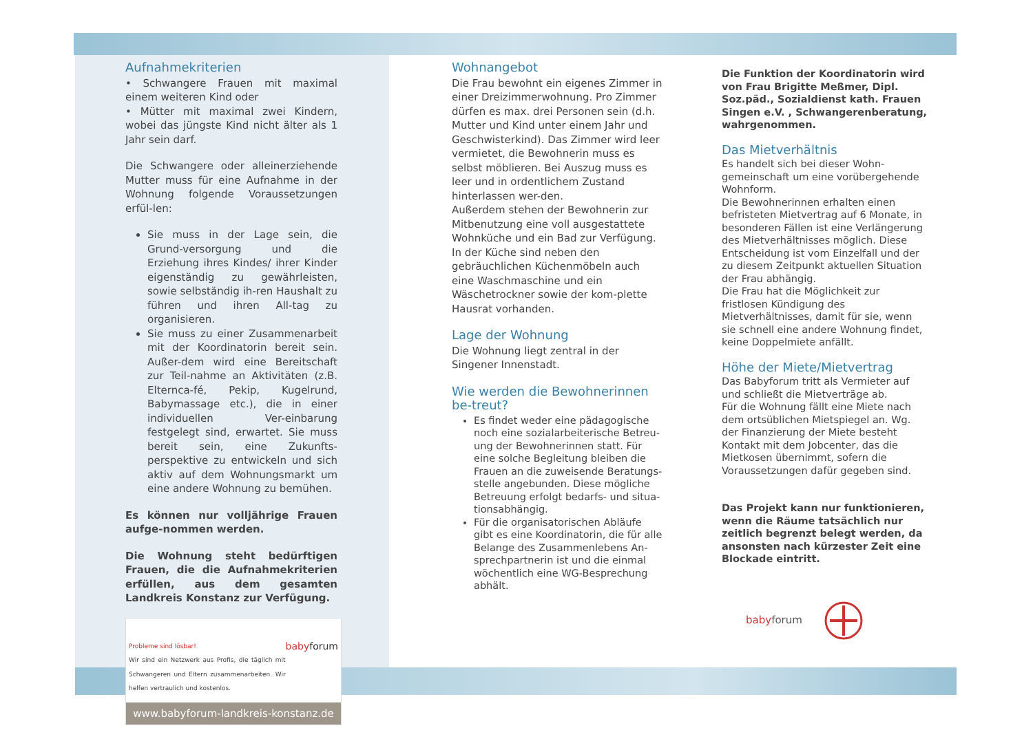Aufnahmekriterien
• Schwangere Frauen mit maximal einem weiteren Kind oder
• Mütter mit maximal zwei Kindern, wobei das jüngste Kind nicht älter als 1 Jahr sein darf.
Die Schwangere oder alleinerziehende Mutter muss für eine Aufnahme in der Wohnung folgende Voraussetzungen erfül-len:
Sie muss in der Lage sein, die Grund-versorgung und die Erziehung ihres Kindes/ ihrer Kinder eigenständig zu gewährleisten, sowie selbständig ih-ren Haushalt zu führen und ihren All-tag zu organisieren.
Sie muss zu einer Zusammenarbeit mit der Koordinatorin bereit sein. Außer-dem wird eine Bereitschaft zur Teil-nahme an Aktivitäten (z.B. Elternca-fé, Pekip, Kugelrund, Babymassage etc.), die in einer individuellen Ver-einbarung festgelegt sind, erwartet. Sie muss bereit sein, eine Zukunfts-perspektive zu entwickeln und sich aktiv auf dem Wohnungsmarkt um eine andere Wohnung zu bemühen.
Es können nur volljährige Frauen aufge-nommen werden.
Die Wohnung steht bedürftigen Frauen, die die Aufnahmekriterien erfüllen, aus dem gesamten Landkreis Konstanz zur Verfügung.
Probleme sind lösbar!
Wir sind ein Netzwerk aus Profis, die täglich mit Schwangeren und Eltern zusammenarbeiten. Wir helfen vertraulich und kostenlos. babyforum
www.babyforum-landkreis-konstanz.de
Wohnangebot
Die Frau bewohnt ein eigenes Zimmer in einer Dreizimmerwohnung. Pro Zimmer dürfen es max. drei Personen sein (d.h. Mutter und Kind unter einem Jahr und Geschwisterkind). Das Zimmer wird leer vermietet, die Bewohnerin muss es selbst möblieren. Bei Auszug muss es leer und in ordentlichem Zustand hinterlassen wer-den.
Außerdem stehen der Bewohnerin zur Mitbenutzung eine voll ausgestattete Wohnküche und ein Bad zur Verfügung. In der Küche sind neben den gebräuchlichen Küchenmöbeln auch eine Waschmaschine und ein Wäschetrockner sowie der kom-plette Hausrat vorhanden.
Lage der Wohnung
Die Wohnung liegt zentral in der Singener Innenstadt.
Wie werden die Bewohnerinnen be-treut?
Es findet weder eine pädagogische noch eine sozialarbeiterische Betreu-ung der Bewohnerinnen statt. Für eine solche Begleitung bleiben die Frauen an die zuweisende Beratungs-stelle angebunden. Diese mögliche Betreuung erfolgt bedarfs- und situa-tionsabhängig.
Für die organisatorischen Abläufe gibt es eine Koordinatorin, die für alle Belange des Zusammenlebens An-sprechpartnerin ist und die einmal wöchentlich eine WG-Besprechung abhält.
Die Funktion der Koordinatorin wird von Frau Brigitte Meßmer, Dipl. Soz.päd., Sozialdienst kath. Frauen Singen e.V. , Schwangerenberatung, wahrgenommen.
Das Mietverhältnis
Es handelt sich bei dieser Wohn-gemeinschaft um eine vorübergehende Wohnform.
Die Bewohnerinnen erhalten einen befristeten Mietvertrag auf 6 Monate, in besonderen Fällen ist eine Verlängerung des Mietverhältnisses möglich. Diese Entscheidung ist vom Einzelfall und der zu diesem Zeitpunkt aktuellen Situation der Frau abhängig.
Die Frau hat die Möglichkeit zur fristlosen Kündigung des Mietverhältnisses, damit für sie, wenn sie schnell eine andere Wohnung findet, keine Doppelmiete anfällt.
Höhe der Miete/Mietvertrag
Das Babyforum tritt als Vermieter auf und schließt die Mietverträge ab.
Für die Wohnung fällt eine Miete nach dem ortsüblichen Mietspiegel an. Wg. der Finanzierung der Miete besteht Kontakt mit dem Jobcenter, das die Mietkosen übernimmt, sofern die Voraussetzungen dafür gegeben sind.
Das Projekt kann nur funktionieren, wenn die Räume tatsächlich nur zeitlich begrenzt belegt werden, da ansonsten nach kürzester Zeit eine Blockade eintritt.
babyforum